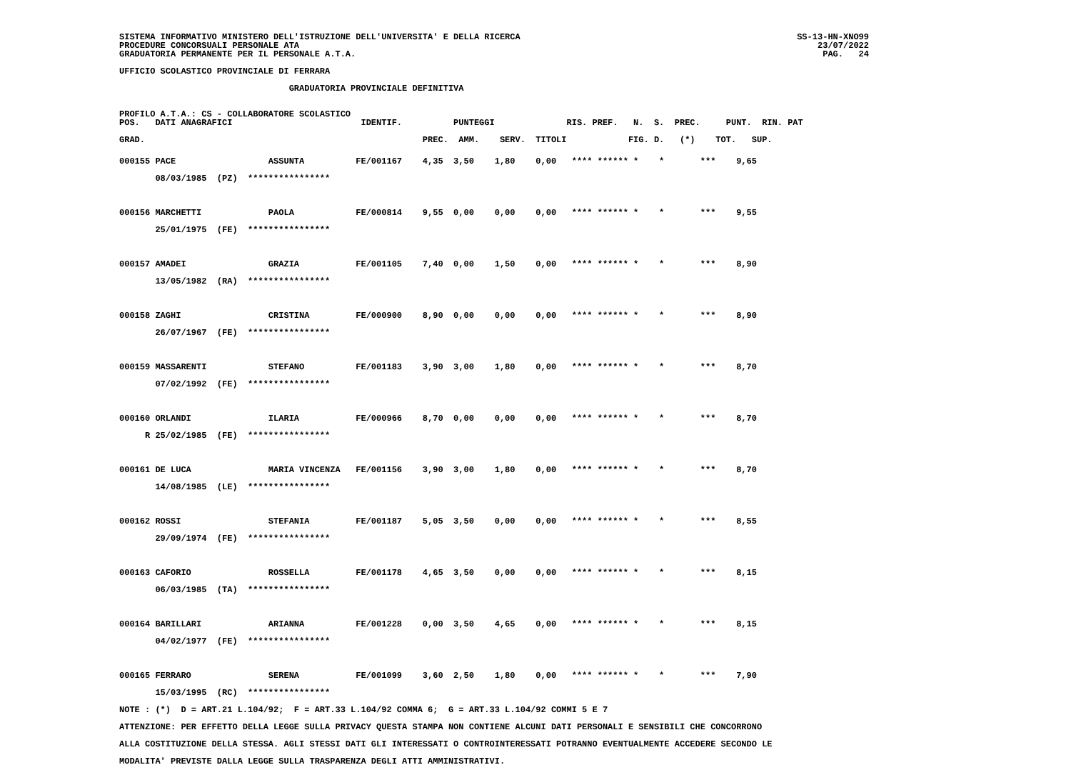SISTEMA INFORMATIVO MINISTERO DELL'ISTRUZIONE DELL'UNIVERSITA' E DELLA RICERCA
PROCEDURE CONCORSUALI PERSONALE ATA
GRADUATORIA PERMANENTE PER IL PERSONALE A.T.A.
SS-13-HN-XNO99
23/07/2022
PAG.   24
UFFICIO SCOLASTICO PROVINCIALE DI FERRARA
                                 GRADUATORIA PROVINCIALE DEFINITIVA
PROFILO A.T.A.: CS - COLLABORATORE SCOLASTICO
POS.   DATI ANAGRAFICI                         IDENTIF.          PUNTEGGI              RIS. PREF.   N.  S.  PREC.     PUNT.  RIN. PAT

GRAD.                                                      PREC.  AMM.    SERV.  TITOLI            FIG. D.   (*)    TOT.   SUP.
000155 PACE                  ASSUNTA          FE/001167    4,35  3,50    1,80    0,00   **** ****** *    *       ***    9,65
       08/03/1985  (PZ)  ****************

000156 MARCHETTI             PAOLA            FE/000814    9,55  0,00    0,00    0,00   **** ****** *    *       ***    9,55
       25/01/1975  (FE)  ****************

000157 AMADEI                GRAZIA           FE/001105    7,40  0,00    1,50    0,00   **** ****** *    *       ***    8,90
       13/05/1982  (RA)  ****************

000158 ZAGHI                 CRISTINA         FE/000900    8,90  0,00    0,00    0,00   **** ****** *    *       ***    8,90
       26/07/1967  (FE)  ****************

000159 MASSARENTI            STEFANO          FE/001183    3,90  3,00    1,80    0,00   **** ****** *    *       ***    8,70
       07/02/1992  (FE)  ****************

000160 ORLANDI               ILARIA           FE/000966    8,70  0,00    0,00    0,00   **** ****** *    *       ***    8,70
     R 25/02/1985  (FE)  ****************

000161 DE LUCA               MARIA VINCENZA   FE/001156    3,90  3,00    1,80    0,00   **** ****** *    *       ***    8,70
       14/08/1985  (LE)  ****************

000162 ROSSI                 STEFANIA         FE/001187    5,05  3,50    0,00    0,00   **** ****** *    *       ***    8,55
       29/09/1974  (FE)  ****************

000163 CAFORIO               ROSSELLA         FE/001178    4,65  3,50    0,00    0,00   **** ****** *    *       ***    8,15
       06/03/1985  (TA)  ****************

000164 BARILLARI             ARIANNA          FE/001228    0,00  3,50    4,65    0,00   **** ****** *    *       ***    8,15
       04/02/1977  (FE)  ****************

000165 FERRARO               SERENA           FE/001099    3,60  2,50    1,80    0,00   **** ****** *    *       ***    7,90
       15/03/1995  (RC)  ****************
NOTE : (*)  D = ART.21 L.104/92;  F = ART.33 L.104/92 COMMA 6;  G = ART.33 L.104/92 COMMI 5 E 7
ATTENZIONE: PER EFFETTO DELLA LEGGE SULLA PRIVACY QUESTA STAMPA NON CONTIENE ALCUNI DATI PERSONALI E SENSIBILI CHE CONCORRONO
ALLA COSTITUZIONE DELLA STESSA. AGLI STESSI DATI GLI INTERESSATI O CONTROINTERESSATI POTRANNO EVENTUALMENTE ACCEDERE SECONDO LE
MODALITA' PREVISTE DALLA LEGGE SULLA TRASPARENZA DEGLI ATTI AMMINISTRATIVI.